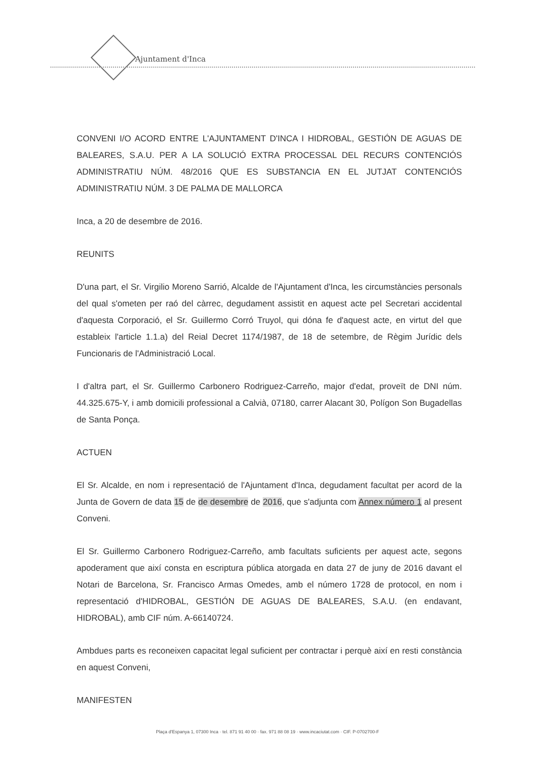Ajuntament d'Inca
CONVENI I/O ACORD ENTRE L'AJUNTAMENT D'INCA I HIDROBAL, GESTIÓN DE AGUAS DE BALEARES, S.A.U. PER A LA SOLUCIÓ EXTRA PROCESSAL DEL RECURS CONTENCIÓS ADMINISTRATIU NÚM. 48/2016 QUE ES SUBSTANCIA EN EL JUTJAT CONTENCIÓS ADMINISTRATIU NÚM. 3 DE PALMA DE MALLORCA
Inca, a 20 de desembre de 2016.
REUNITS
D'una part, el Sr. Virgilio Moreno Sarrió, Alcalde de l'Ajuntament d'Inca, les circumstàncies personals del qual s'ometen per raó del càrrec, degudament assistit en aquest acte pel Secretari accidental d'aquesta Corporació, el Sr. Guillermo Corró Truyol, qui dóna fe d'aquest acte, en virtut del que estableix l'article 1.1.a) del Reial Decret 1174/1987, de 18 de setembre, de Règim Jurídic dels Funcionaris de l'Administració Local.
I d'altra part, el Sr. Guillermo Carbonero Rodriguez-Carreño, major d'edat, proveït de DNI núm. 44.325.675-Y, i amb domicili professional a Calvià, 07180, carrer Alacant 30, Polígon Son Bugadellas de Santa Ponça.
ACTUEN
El Sr. Alcalde, en nom i representació de l'Ajuntament d'Inca, degudament facultat per acord de la Junta de Govern de data 15 de de desembre de 2016, que s'adjunta com Annex número 1 al present Conveni.
El Sr. Guillermo Carbonero Rodriguez-Carreño, amb facultats suficients per aquest acte, segons apoderament que així consta en escriptura pública atorgada en data 27 de juny de 2016 davant el Notari de Barcelona, Sr. Francisco Armas Omedes, amb el número 1728 de protocol, en nom i representació d'HIDROBAL, GESTIÓN DE AGUAS DE BALEARES, S.A.U. (en endavant, HIDROBAL), amb CIF núm. A-66140724.
Ambdues parts es reconeixen capacitat legal suficient per contractar i perquè així en resti constància en aquest Conveni,
MANIFESTEN
Plaça d'Espanya 1, 07300 Inca · tel. 871 91 40 00 · fax. 971 88 08 19 · www.incaciutat.com · CIF. P-0702700-F